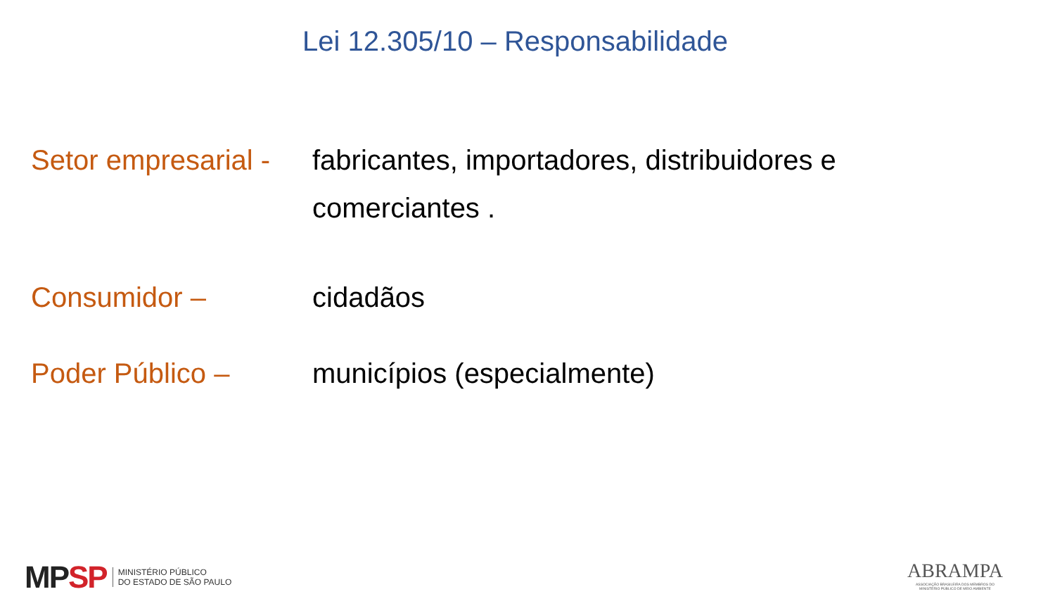Lei 12.305/10 – Responsabilidade
Setor empresarial -
fabricantes, importadores, distribuidores e
comerciantes .
Consumidor – cidadãos
Poder Público – municípios (especialmente)
MPSP
MINISTÉRIO PÚBLICO
DO ESTADO DE SÃO PAULO
ABRAMPA
ASSOCIAÇÃO BRASILEIRA DOS MEMBROS DO
MINISTÉRIO PÚBLICO DE MEIO AMBIENTE